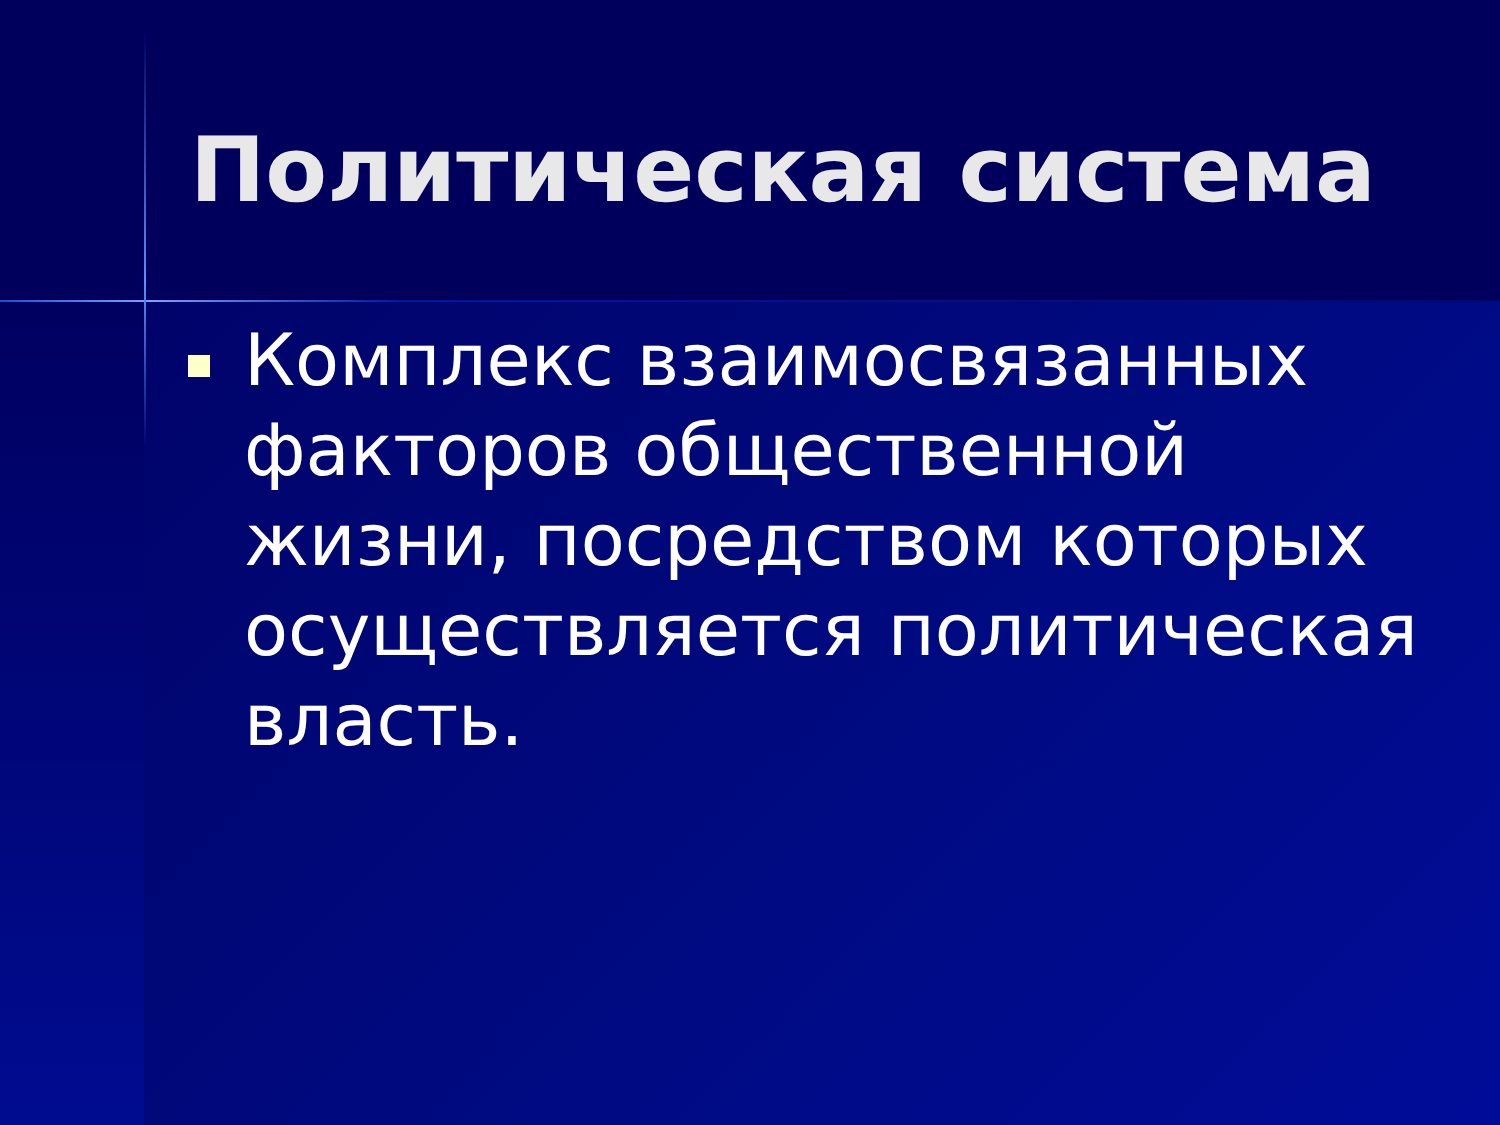Политическая система
Комплекс взаимосвязанных факторов общественной жизни, посредством которых осуществляется политическая власть.